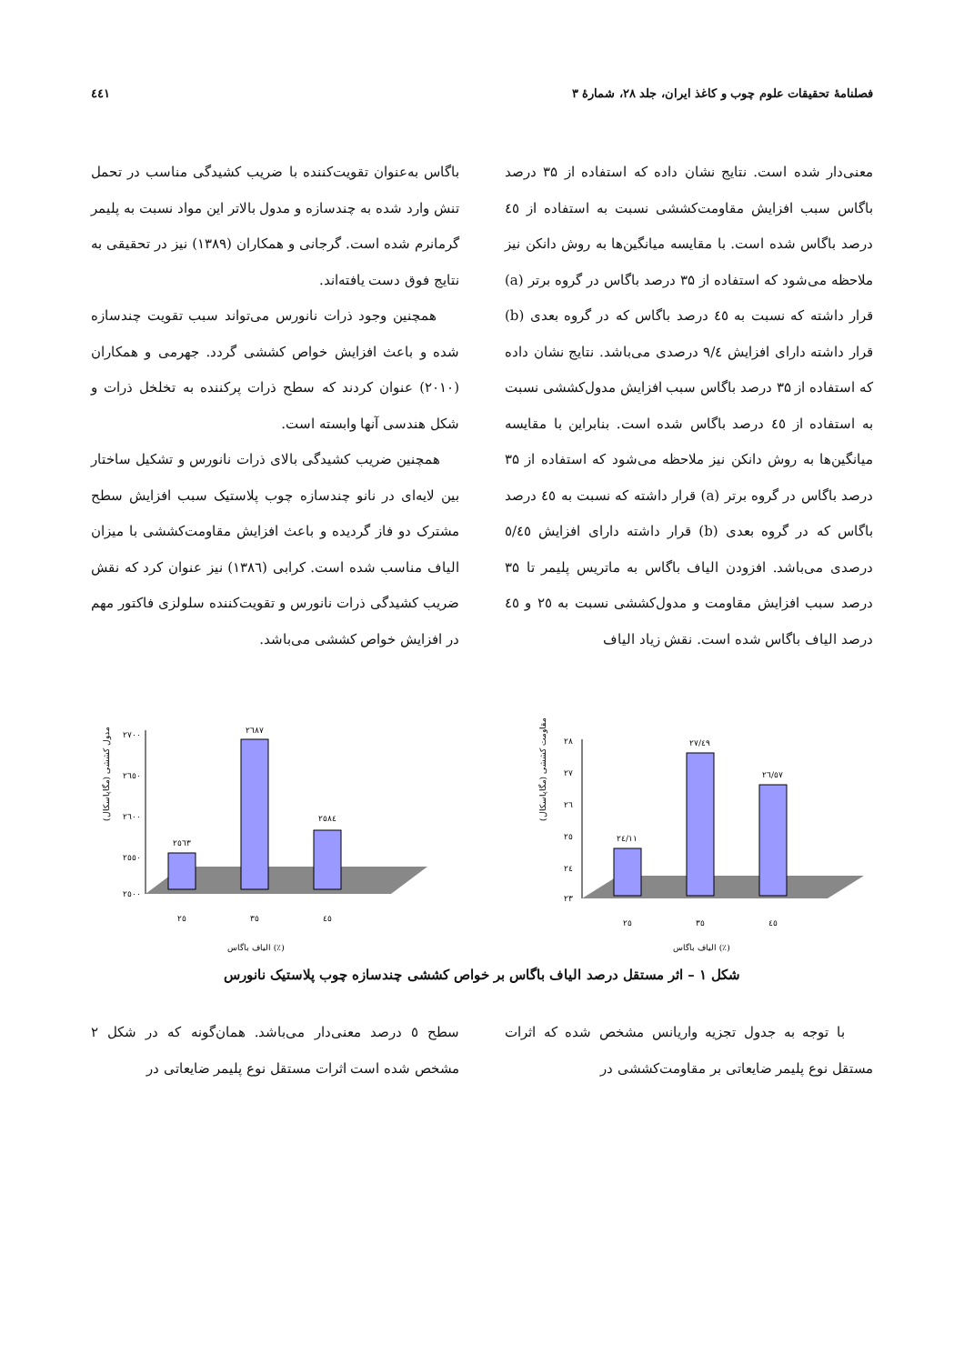فصلنامهٔ تحقیقات علوم چوب و کاغذ ایران، جلد ۲۸، شمارهٔ ۳ ٤٤١
معنی‌دار شده است. نتایج نشان داده که استفاده از ۳۵ درصد باگاس سبب افزایش مقاومت‌کششی نسبت به استفاده از ٤٥ درصد باگاس شده است. با مقایسه میانگین‌ها به روش دانکن نیز ملاحظه می‌شود که استفاده از ۳۵ درصد باگاس در گروه برتر (a) قرار داشته که نسبت به ٤٥ درصد باگاس که در گروه بعدی (b) قرار داشته دارای افزایش ۹/٤ درصدی می‌باشد. نتایج نشان داده که استفاده از ۳۵ درصد باگاس سبب افزایش مدول‌کششی نسبت به استفاده از ٤٥ درصد باگاس شده است. بنابراین با مقایسه میانگین‌ها به روش دانکن نیز ملاحظه می‌شود که استفاده از ۳۵ درصد باگاس در گروه برتر (a) قرار داشته که نسبت به ٤٥ درصد باگاس که در گروه بعدی (b) قرار داشته دارای افزایش ٥/٤٥ درصدی می‌باشد. افزودن الیاف باگاس به ماتریس پلیمر تا ۳۵ درصد سبب افزایش مقاومت و مدول‌کششی نسبت به ۲٥ و ٤٥ درصد الیاف باگاس شده است. نقش زیاد الیاف
باگاس به‌عنوان تقویت‌کننده با ضریب کشیدگی مناسب در تحمل تنش وارد شده به چندسازه و مدول بالاتر این مواد نسبت به پلیمر گرمانرم شده است. گرجانی و همکاران (۱۳۸۹) نیز در تحقیقی به نتایج فوق دست یافته‌اند.
همچنین وجود ذرات نانورس می‌تواند سبب تقویت چندسازه شده و باعث افزایش خواص کششی گردد. جهرمی و همکاران (۲۰۱۰) عنوان کردند که سطح ذرات پرکننده به تخلخل ذرات و شکل هندسی آنها وابسته است.
همچنین ضریب کشیدگی بالای ذرات نانورس و تشکیل ساختار بین لایه‌ای در نانو چندسازه چوب پلاستیک سبب افزایش سطح مشترک دو فاز گردیده و باعث افزایش مقاومت‌کششی با میزان الیاف مناسب شده است. کرابی (۱۳۸٦) نیز عنوان کرد که نقش ضریب کشیدگی ذرات نانورس و تقویت‌کننده سلولزی فاکتور مهم در افزایش خواص کششی می‌باشد.
مدول کششی (مگاپاسکال)
۲۷۰۰
۲٦٥۰
۲٦۰۰
۲٥٥۰
۲٥۰۰
۲٥٦۳
۲٦۸۷
۲٥۸٤
۲٥
۳٥
٤٥
الیاف باگاس (٪)
مقاومت کششی (مگاپاسکال)
۲۸
۲۷
۲٦
۲٥
۲٤
۲۳
۲٤/۱۱
۲۷/٤۹
۲٦/٥۷
۲٥
۳٥
٤٥
الیاف باگاس (٪)
شکل ۱ – اثر مستقل درصد الیاف باگاس بر خواص کششی چندسازه چوب پلاستیک نانورس
با توجه به جدول تجزیه واریانس مشخص شده که اثرات مستقل نوع پلیمر ضایعاتی بر مقاومت‌کششی در
سطح ٥ درصد معنی‌دار می‌باشد. همان‌گونه که در شکل ۲ مشخص شده است اثرات مستقل نوع پلیمر ضایعاتی در